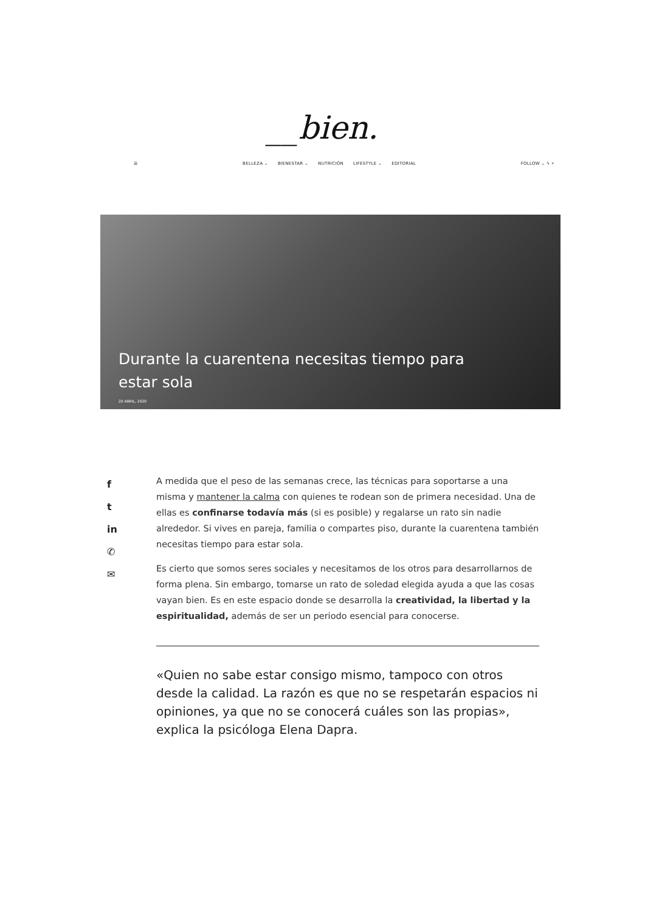__bien.
☰ BELLEZA ⌄ BIENESTAR ⌄ NUTRICIÓN LIFESTYLE ⌄ EDITORIAL FOLLOW ⌄ ϟ ⌕
Durante la cuarentena necesitas tiempo para estar sola
20 ABRIL, 2020
f
t
in
✆
✉
A medida que el peso de las semanas crece, las técnicas para soportarse a una misma y mantener la calma con quienes te rodean son de primera necesidad. Una de ellas es confinarse todavía más (si es posible) y regalarse un rato sin nadie alrededor. Si vives en pareja, familia o compartes piso, durante la cuarentena también necesitas tiempo para estar sola.
Es cierto que somos seres sociales y necesitamos de los otros para desarrollarnos de forma plena. Sin embargo, tomarse un rato de soledad elegida ayuda a que las cosas vayan bien. Es en este espacio donde se desarrolla la creatividad, la libertad y la espiritualidad, además de ser un periodo esencial para conocerse.
«Quien no sabe estar consigo mismo, tampoco con otros desde la calidad. La razón es que no se respetarán espacios ni opiniones, ya que no se conocerá cuáles son las propias», explica la psicóloga Elena Dapra.